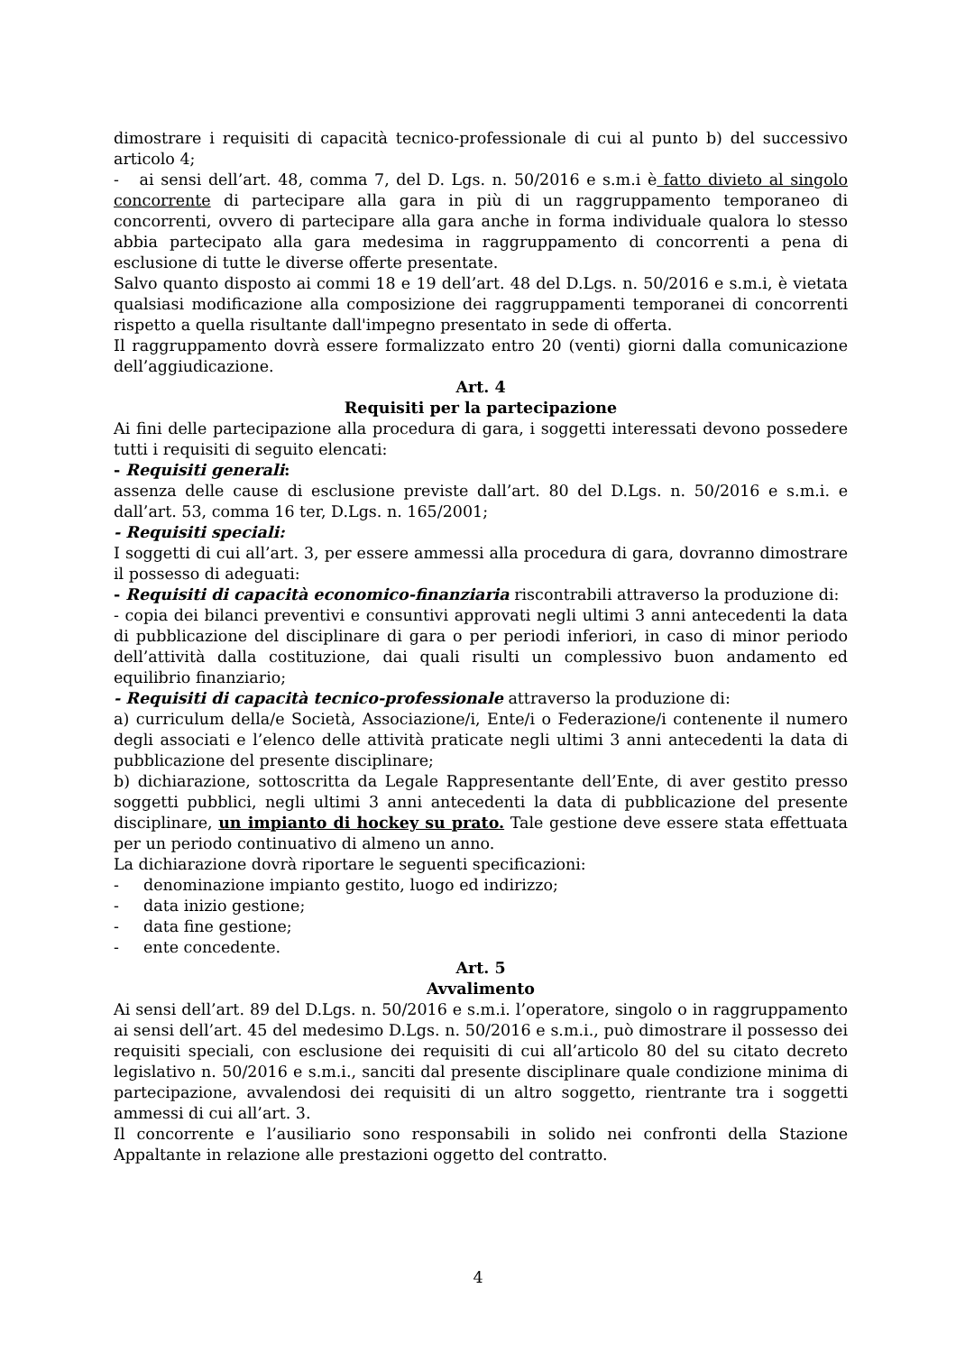dimostrare i requisiti di capacità tecnico-professionale di cui al punto b) del successivo articolo 4;
- ai sensi dell’art. 48, comma 7, del D. Lgs. n. 50/2016 e s.m.i è fatto divieto al singolo concorrente di partecipare alla gara in più di un raggruppamento temporaneo di concorrenti, ovvero di partecipare alla gara anche in forma individuale qualora lo stesso abbia partecipato alla gara medesima in raggruppamento di concorrenti a pena di esclusione di tutte le diverse offerte presentate.
Salvo quanto disposto ai commi 18 e 19 dell’art. 48 del D.Lgs. n. 50/2016 e s.m.i, è vietata qualsiasi modificazione alla composizione dei raggruppamenti temporanei di concorrenti rispetto a quella risultante dall'impegno presentato in sede di offerta.
Il raggruppamento dovrà essere formalizzato entro 20 (venti) giorni dalla comunicazione dell’aggiudicazione.
Art. 4
Requisiti per la partecipazione
Ai fini delle partecipazione alla procedura di gara, i soggetti interessati devono possedere tutti i requisiti di seguito elencati:
- Requisiti generali:
assenza delle cause di esclusione previste dall’art. 80 del D.Lgs. n. 50/2016 e s.m.i. e dall’art. 53, comma 16 ter, D.Lgs. n. 165/2001;
- Requisiti speciali:
I soggetti di cui all’art. 3, per essere ammessi alla procedura di gara, dovranno dimostrare il possesso di adeguati:
- Requisiti di capacità economico-finanziaria riscontrabili attraverso la produzione di:
- copia dei bilanci preventivi e consuntivi approvati negli ultimi 3 anni antecedenti la data di pubblicazione del disciplinare di gara o per periodi inferiori, in caso di minor periodo dell’attività dalla costituzione, dai quali risulti un complessivo buon andamento ed equilibrio finanziario;
- Requisiti di capacità tecnico-professionale attraverso la produzione di:
a) curriculum della/e Società, Associazione/i, Ente/i o Federazione/i contenente il numero degli associati e l’elenco delle attività praticate negli ultimi 3 anni antecedenti la data di pubblicazione del presente disciplinare;
b) dichiarazione, sottoscritta da Legale Rappresentante dell’Ente, di aver gestito presso soggetti pubblici, negli ultimi 3 anni antecedenti la data di pubblicazione del presente disciplinare, un impianto di hockey su prato. Tale gestione deve essere stata effettuata per un periodo continuativo di almeno un anno.
La dichiarazione dovrà riportare le seguenti specificazioni:
- denominazione impianto gestito, luogo ed indirizzo;
- data inizio gestione;
- data fine gestione;
- ente concedente.
Art. 5
Avvalimento
Ai sensi dell’art. 89 del D.Lgs. n. 50/2016 e s.m.i. l’operatore, singolo o in raggruppamento ai sensi dell’art. 45 del medesimo D.Lgs. n. 50/2016 e s.m.i., può dimostrare il possesso dei requisiti speciali, con esclusione dei requisiti di cui all’articolo 80 del su citato decreto legislativo n. 50/2016 e s.m.i., sanciti dal presente disciplinare quale condizione minima di partecipazione, avvalendosi dei requisiti di un altro soggetto, rientrante tra i soggetti ammessi di cui all’art. 3.
Il concorrente e l’ausiliario sono responsabili in solido nei confronti della Stazione Appaltante in relazione alle prestazioni oggetto del contratto.
4